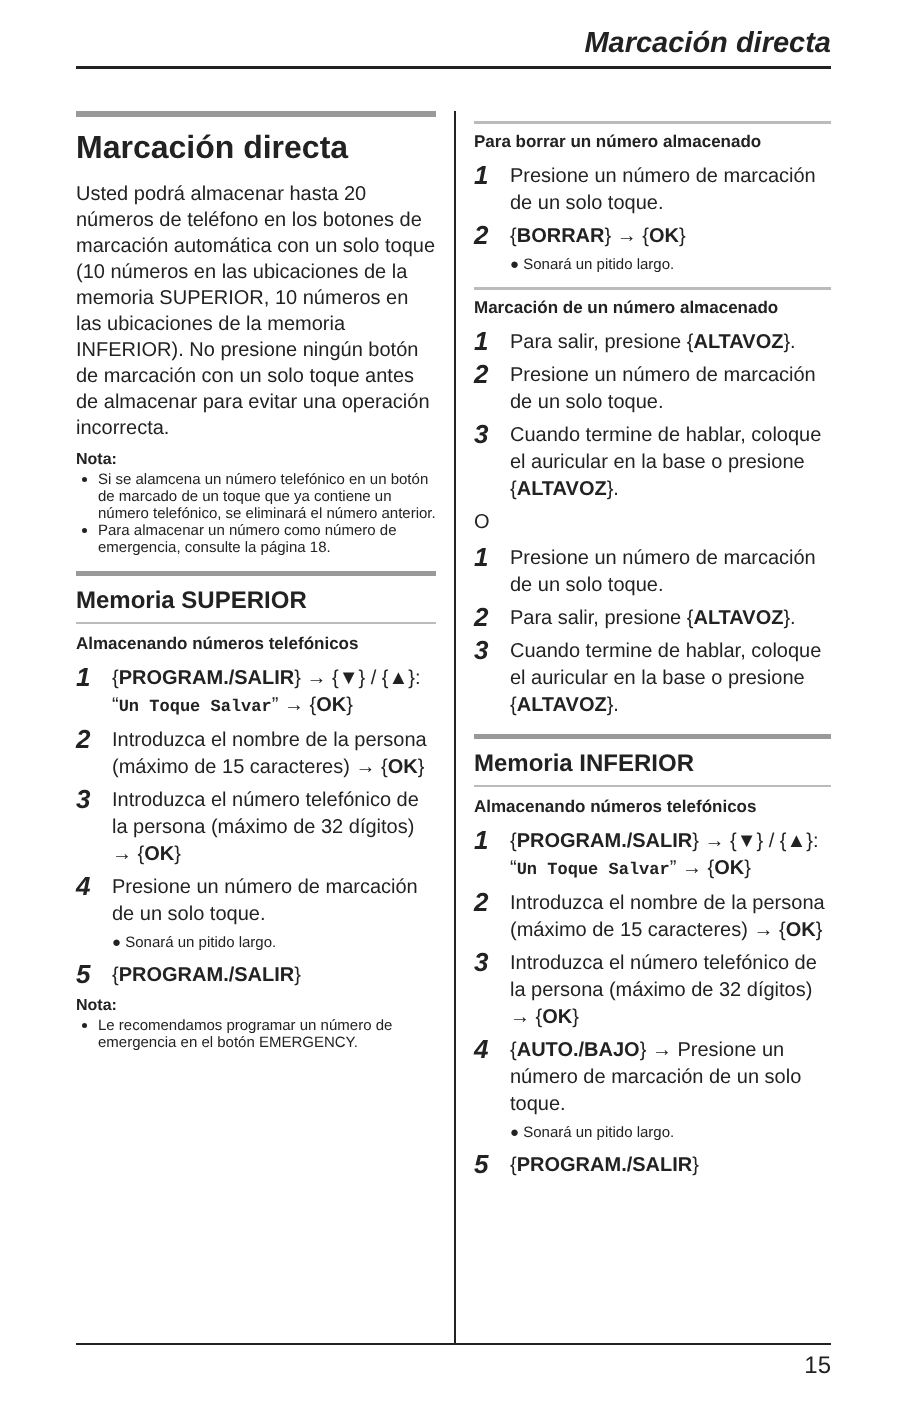Marcación directa
Marcación directa
Usted podrá almacenar hasta 20 números de teléfono en los botones de marcación automática con un solo toque (10 números en las ubicaciones de la memoria SUPERIOR, 10 números en las ubicaciones de la memoria INFERIOR). No presione ningún botón de marcación con un solo toque antes de almacenar para evitar una operación incorrecta.
Nota:
Si se alamcena un número telefónico en un botón de marcado de un toque que ya contiene un número telefónico, se eliminará el número anterior.
Para almacenar un número como número de emergencia, consulte la página 18.
Memoria SUPERIOR
Almacenando números telefónicos
1
{PROGRAM./SALIR} → {▼} / {▲}: “Un Toque Salvar” → {OK}
2
Introduzca el nombre de la persona (máximo de 15 caracteres) → {OK}
3
Introduzca el número telefónico de la persona (máximo de 32 dígitos) → {OK}
4
Presione un número de marcación de un solo toque.
● Sonará un pitido largo.
5
{PROGRAM./SALIR}
Nota:
Le recomendamos programar un número de emergencia en el botón EMERGENCY.
Para borrar un número almacenado
1
Presione un número de marcación de un solo toque.
2
{BORRAR} → {OK}
● Sonará un pitido largo.
Marcación de un número almacenado
1
Para salir, presione {ALTAVOZ}.
2
Presione un número de marcación de un solo toque.
3
Cuando termine de hablar, coloque el auricular en la base o presione {ALTAVOZ}.
O
1
Presione un número de marcación de un solo toque.
2
Para salir, presione {ALTAVOZ}.
3
Cuando termine de hablar, coloque el auricular en la base o presione {ALTAVOZ}.
Memoria INFERIOR
Almacenando números telefónicos
1
{PROGRAM./SALIR} → {▼} / {▲}: “Un Toque Salvar” → {OK}
2
Introduzca el nombre de la persona (máximo de 15 caracteres) → {OK}
3
Introduzca el número telefónico de la persona (máximo de 32 dígitos) → {OK}
4
{AUTO./BAJO} → Presione un número de marcación de un solo toque.
● Sonará un pitido largo.
5
{PROGRAM./SALIR}
15